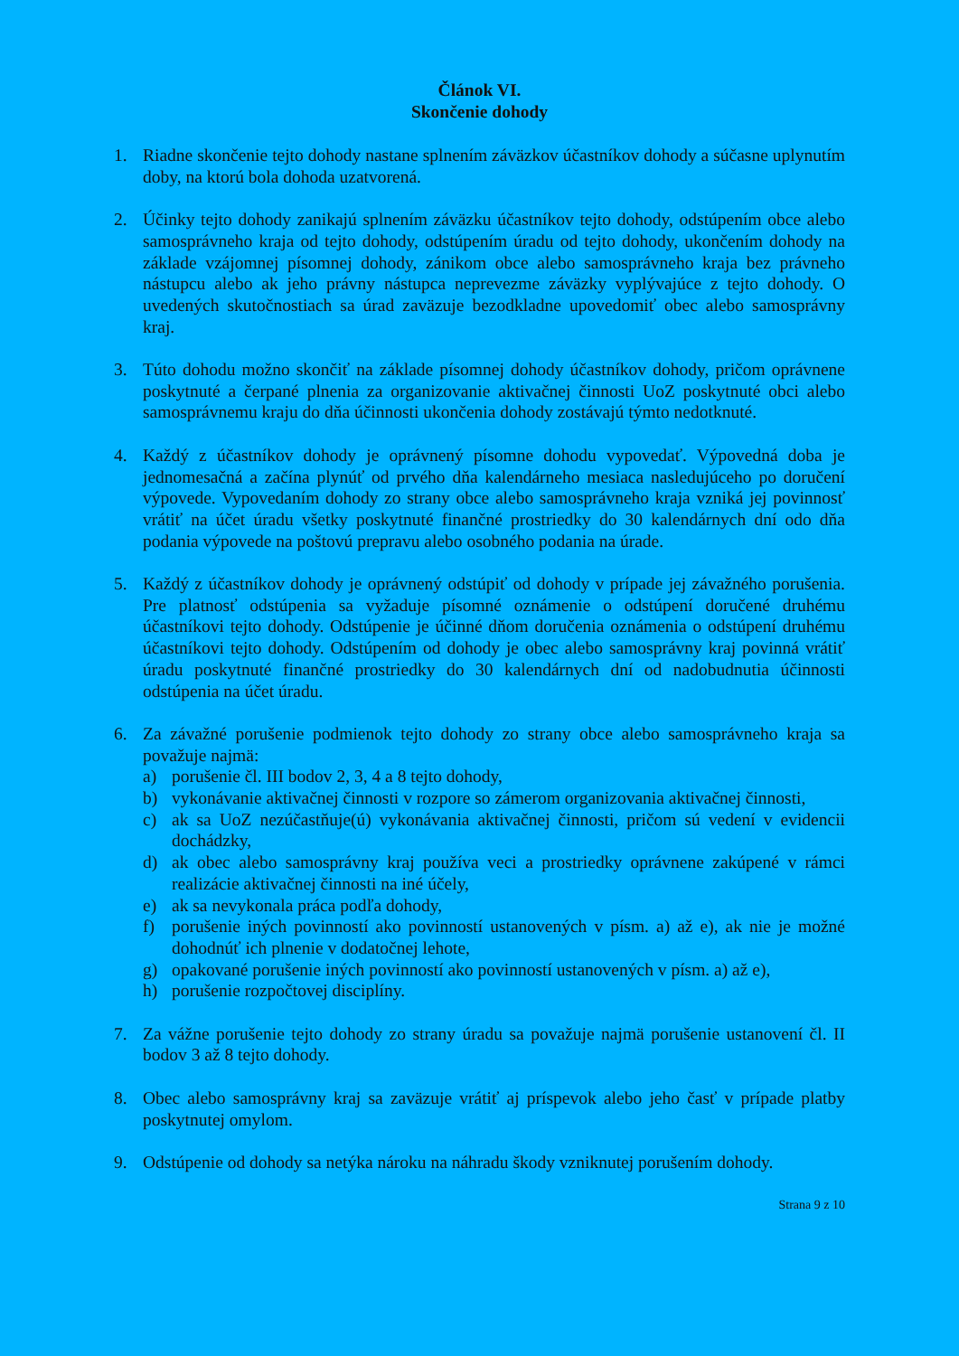Článok VI.
Skončenie dohody
1. Riadne skončenie tejto dohody nastane splnením záväzkov účastníkov dohody a súčasne uplynutím doby, na ktorú bola dohoda uzatvorená.
2. Účinky tejto dohody zanikajú splnením záväzku účastníkov tejto dohody, odstúpením obce alebo samosprávneho kraja od tejto dohody, odstúpením úradu od tejto dohody, ukončením dohody na základe vzájomnej písomnej dohody, zánikom obce alebo samosprávneho kraja bez právneho nástupcu alebo ak jeho právny nástupca neprevezme záväzky vyplývajúce z tejto dohody. O uvedených skutočnostiach sa úrad zaväzuje bezodkladne upovedomiť obec alebo samosprávny kraj.
3. Túto dohodu možno skončiť na základe písomnej dohody účastníkov dohody, pričom oprávnene poskytnuté a čerpané plnenia za organizovanie aktivačnej činnosti UoZ poskytnuté obci alebo samosprávnemu kraju do dňa účinnosti ukončenia dohody zostávajú týmto nedotknuté.
4. Každý z účastníkov dohody je oprávnený písomne dohodu vypovedať. Výpovedná doba je jednomesačná a začína plynúť od prvého dňa kalendárneho mesiaca nasledujúceho po doručení výpovede. Vypovedaním dohody zo strany obce alebo samosprávneho kraja vzniká jej povinnosť vrátiť na účet úradu všetky poskytnuté finančné prostriedky do 30 kalendárnych dní odo dňa podania výpovede na poštovú prepravu alebo osobného podania na úrade.
5. Každý z účastníkov dohody je oprávnený odstúpiť od dohody v prípade jej závažného porušenia. Pre platnosť odstúpenia sa vyžaduje písomné oznámenie o odstúpení doručené druhému účastníkovi tejto dohody. Odstúpenie je účinné dňom doručenia oznámenia o odstúpení druhému účastníkovi tejto dohody. Odstúpením od dohody je obec alebo samosprávny kraj povinná vrátiť úradu poskytnuté finančné prostriedky do 30 kalendárnych dní od nadobudnutia účinnosti odstúpenia na účet úradu.
6. Za závažné porušenie podmienok tejto dohody zo strany obce alebo samosprávneho kraja sa považuje najmä:
a) porušenie čl. III bodov 2, 3, 4 a 8 tejto dohody,
b) vykonávanie aktivačnej činnosti v rozpore so zámerom organizovania aktivačnej činnosti,
c) ak sa UoZ nezúčastňuje(ú) vykonávania aktivačnej činnosti, pričom sú vedení v evidencii dochádzky,
d) ak obec alebo samosprávny kraj používa veci a prostriedky oprávnene zakúpené v rámci realizácie aktivačnej činnosti na iné účely,
e) ak sa nevykonala práca podľa dohody,
f) porušenie iných povinností ako povinností ustanovených v písm. a) až e), ak nie je možné dohodnúť ich plnenie v dodatočnej lehote,
g) opakované porušenie iných povinností ako povinností ustanovených v písm. a) až e),
h) porušenie rozpočtovej disciplíny.
7. Za vážne porušenie tejto dohody zo strany úradu sa považuje najmä porušenie ustanovení čl. II bodov 3 až 8 tejto dohody.
8. Obec alebo samosprávny kraj sa zaväzuje vrátiť aj príspevok alebo jeho časť v prípade platby poskytnutej omylom.
9. Odstúpenie od dohody sa netýka nároku na náhradu škody vzniknutej porušením dohody.
Strana 9 z 10